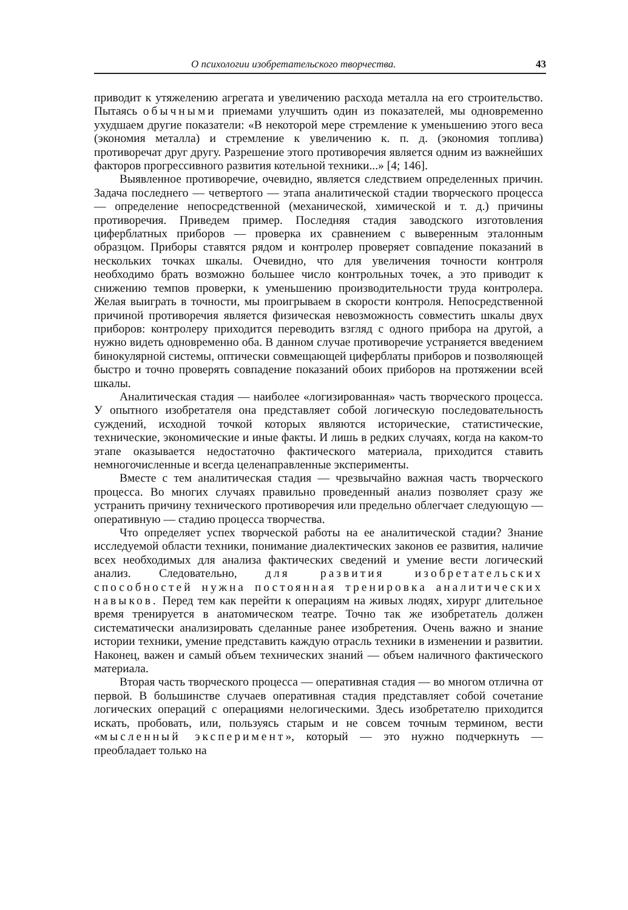О психологии изобретательского творчества. 43
приводит к утяжелению агрегата и увеличению расхода металла на его строительство. Пытаясь обычными приемами улучшить один из показателей, мы одновременно ухудшаем другие показатели: «В некоторой мере стремление к уменьшению этого веса (экономия металла) и стремление к увеличению к. п. д. (экономия топлива) противоречат друг другу. Разрешение этого противоречия является одним из важнейших факторов прогрессивного развития котельной техники...» [4; 146].
Выявленное противоречие, очевидно, является следствием определенных причин. Задача последнего — четвертого — этапа аналитической стадии творческого процесса — определение непосредственной (механической, химической и т. д.) причины противоречия. Приведем пример. Последняя стадия заводского изготовления циферблатных приборов — проверка их сравнением с выверенным эталонным образцом. Приборы ставятся рядом и контролер проверяет совпадение показаний в нескольких точках шкалы. Очевидно, что для увеличения точности контроля необходимо брать возможно большее число контрольных точек, а это приводит к снижению темпов проверки, к уменьшению производительности труда контролера. Желая выиграть в точности, мы проигрываем в скорости контроля. Непосредственной причиной противоречия является физическая невозможность совместить шкалы двух приборов: контролеру приходится переводить взгляд с одного прибора на другой, а нужно видеть одновременно оба. В данном случае противоречие устраняется введением бинокулярной системы, оптически совмещающей циферблаты приборов и позволяющей быстро и точно проверять совпадение показаний обоих приборов на протяжении всей шкалы.
Аналитическая стадия — наиболее «логизированная» часть творческого процесса. У опытного изобретателя она представляет собой логическую последовательность суждений, исходной точкой которых являются исторические, статистические, технические, экономические и иные факты. И лишь в редких случаях, когда на каком-то этапе оказывается недостаточно фактического материала, приходится ставить немногочисленные и всегда целенаправленные эксперименты.
Вместе с тем аналитическая стадия — чрезвычайно важная часть творческого процесса. Во многих случаях правильно проведенный анализ позволяет сразу же устранить причину технического противоречия или предельно облегчает следующую — оперативную — стадию процесса творчества.
Что определяет успех творческой работы на ее аналитической стадии? Знание исследуемой области техники, понимание диалектических законов ее развития, наличие всех необходимых для анализа фактических сведений и умение вести логический анализ. Следовательно, для развития изобретательских способностей нужна постоянная тренировка аналитических навыков. Перед тем как перейти к операциям на живых людях, хирург длительное время тренируется в анатомическом театре. Точно так же изобретатель должен систематически анализировать сделанные ранее изобретения. Очень важно и знание истории техники, умение представить каждую отрасль техники в изменении и развитии. Наконец, важен и самый объем технических знаний — объем наличного фактического материала.
Вторая часть творческого процесса — оперативная стадия — во многом отлична от первой. В большинстве случаев оперативная стадия представляет собой сочетание логических операций с операциями нелогическими. Здесь изобретателю приходится искать, пробовать, или, пользуясь старым и не совсем точным термином, вести «мысленный эксперимент», который — это нужно подчеркнуть — преобладает только на